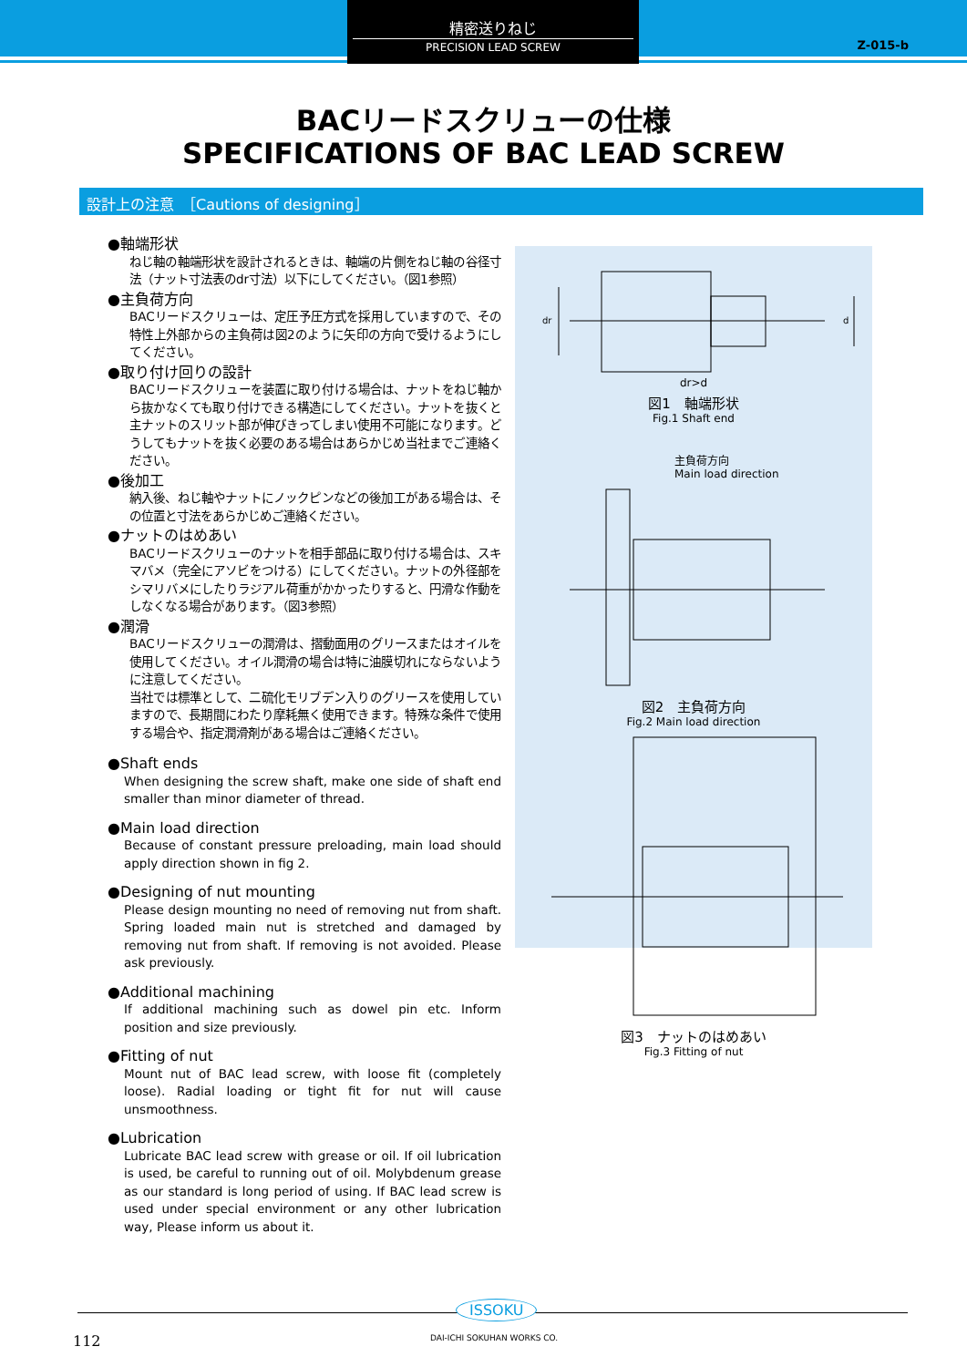精密送りねじ
PRECISION LEAD SCREW
Z-015-b
BACリードスクリューの仕様
SPECIFICATIONS OF BAC LEAD SCREW
設計上の注意　［Cautions of designing］
●軸端形状
ねじ軸の軸端形状を設計されるときは、軸端の片側をねじ軸の谷径寸法（ナット寸法表のdr寸法）以下にしてください。（図1参照）
●主負荷方向
BACリードスクリューは、定圧予圧方式を採用していますので、その特性上外部からの主負荷は図2のように矢印の方向で受けるようにしてください。
●取り付け回りの設計
BACリードスクリューを装置に取り付ける場合は、ナットをねじ軸から抜かなくても取り付けできる構造にしてください。ナットを抜くと主ナットのスリット部が伸びきってしまい使用不可能になります。どうしてもナットを抜く必要のある場合はあらかじめ当社までご連絡ください。
●後加工
納入後、ねじ軸やナットにノックピンなどの後加工がある場合は、その位置と寸法をあらかじめご連絡ください。
●ナットのはめあい
BACリードスクリューのナットを相手部品に取り付ける場合は、スキマバメ（完全にアソビをつける）にしてください。ナットの外径部をシマリバメにしたりラジアル荷重がかかったりすると、円滑な作動をしなくなる場合があります。（図3参照）
●潤滑
BACリードスクリューの潤滑は、摺動面用のグリースまたはオイルを使用してください。オイル潤滑の場合は特に油膜切れにならないように注意してください。
当社では標準として、二硫化モリブデン入りのグリースを使用していますので、長期間にわたり摩耗無く使用できます。特殊な条件で使用する場合や、指定潤滑剤がある場合はご連絡ください。
●Shaft ends
When designing the screw shaft, make one side of shaft end smaller than minor diameter of thread.
●Main load direction
Because of constant pressure preloading, main load should apply direction shown in fig 2.
●Designing of nut mounting
Please design mounting no need of removing nut from shaft. Spring loaded main nut is stretched and damaged by removing nut from shaft. If removing is not avoided. Please ask previously.
●Additional machining
If additional machining such as dowel pin etc. Inform position and size previously.
●Fitting of nut
Mount nut of BAC lead screw, with loose fit (completely loose). Radial loading or tight fit for nut will cause unsmoothness.
●Lubrication
Lubricate BAC lead screw with grease or oil. If oil lubrication is used, be careful to running out of oil. Molybdenum grease as our standard is long period of using. If BAC lead screw is used under special environment or any other lubrication way, Please inform us about it.
dr
d
dr>d
図1　軸端形状
Fig.1 Shaft end
主負荷方向
Main load direction
図2　主負荷方向
Fig.2 Main load direction
図3　ナットのはめあい
Fig.3 Fitting of nut
ISSOKU
DAI-ICHI SOKUHAN WORKS CO.
112